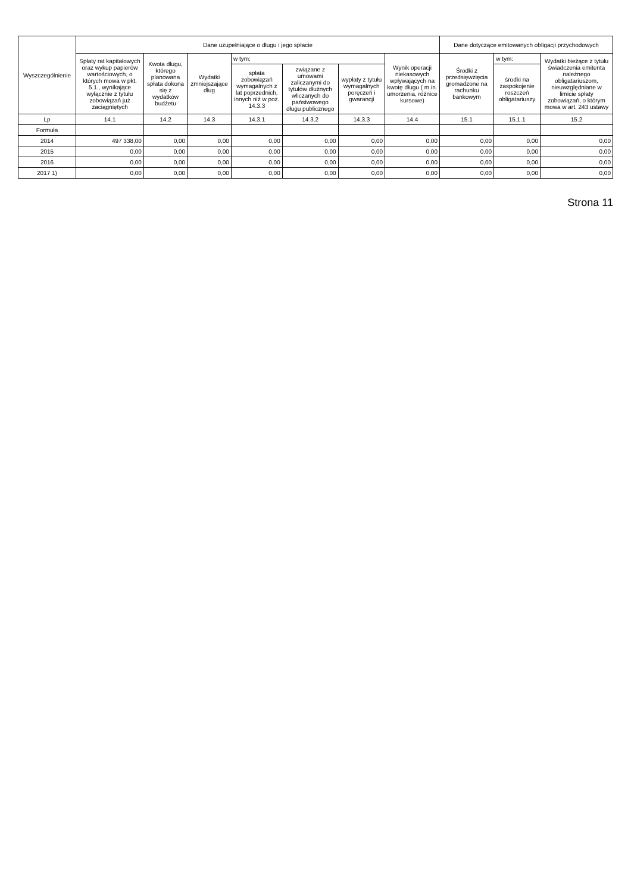| Wyszczególnienie | Dane uzupełniające o długu i jego spłacie | | | | | | | Dane dotyczące emitowanych obligacji przychodowych | | |
| --- | --- | --- | --- | --- | --- | --- | --- | --- | --- | --- |
| | Spłaty rat kapitałowych oraz wykup papierów wartościowych, o których mowa w pkt. 5.1., wynikające wyłącznie z tytułu zobowiązań już zaciągniętych | Kwota długu, którego planowana spłata dokona się z wydatków budżetu | Wydatki zmniejszające dług | w tym: | | | Wynik operacji niekasowych wpływających na kwotę długu ( m.in. umorzenia, różnice kursowe) | Środki z przedsięwzięcia gromadzone na rachunku bankowym | w tym: | Wydatki bieżące z tytułu świadczenia emitenta należnego obligatariuszom, nieuwzględniane w limicie spłaty zobowiązań, o którym mowa w art. 243 ustawy |
| | | | | spłata zobowiązań wymagalnych z lat poprzednich, innych niż w poz. 14.3.3 | związane z umowami zaliczanymi do tytułów dłużnych wliczanych do państwowego długu publicznego | wypłaty z tytułu wymagalnych poręczeń i gwarancji | | | środki na zaspokojenie roszczeń obligatariuszy | |
| Lp | 14.1 | 14.2 | 14.3 | 14.3.1 | 14.3.2 | 14.3.3 | 14.4 | 15.1 | 15.1.1 | 15.2 |
| Formuła | | | | | | | | | | |
| 2014 | 497 338,00 | 0,00 | 0,00 | 0,00 | 0,00 | 0,00 | 0,00 | 0,00 | 0,00 | 0,00 |
| 2015 | 0,00 | 0,00 | 0,00 | 0,00 | 0,00 | 0,00 | 0,00 | 0,00 | 0,00 | 0,00 |
| 2016 | 0,00 | 0,00 | 0,00 | 0,00 | 0,00 | 0,00 | 0,00 | 0,00 | 0,00 | 0,00 |
| 2017 1) | 0,00 | 0,00 | 0,00 | 0,00 | 0,00 | 0,00 | 0,00 | 0,00 | 0,00 | 0,00 |
Strona 11